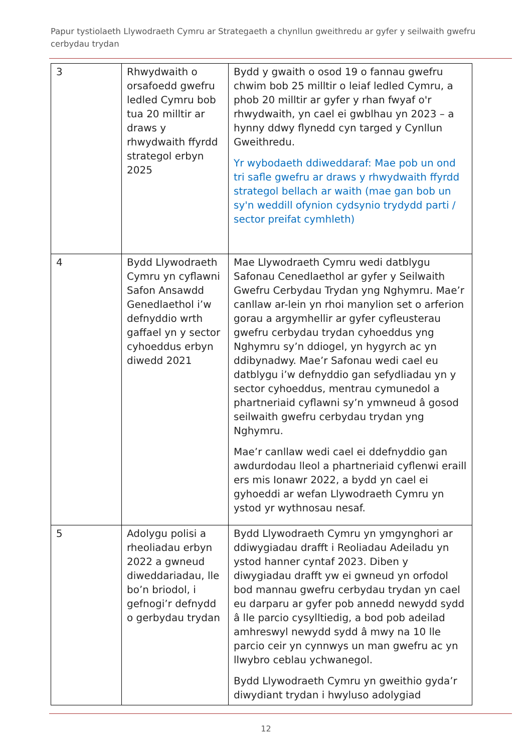Papur tystiolaeth Llywodraeth Cymru ar Strategaeth a chynllun gweithredu ar gyfer y seilwaith gwefru cerbydau trydan
| 3 | Rhwydwaith o orsafoedd gwefru ledled Cymru bob tua 20 milltir ar draws y rhwydwaith ffyrdd strategol erbyn 2025 | Bydd y gwaith o osod 19 o fannau gwefru chwim bob 25 milltir o leiaf ledled Cymru, a phob 20 milltir ar gyfer y rhan fwyaf o'r rhwydwaith, yn cael ei gwblhau yn 2023 – a hynny ddwy flynedd cyn targed y Cynllun Gweithredu. Yr wybodaeth ddiweddaraf: Mae pob un ond tri safle gwefru ar draws y rhwydwaith ffyrdd strategol bellach ar waith (mae gan bob un sy'n weddill ofynion cydsynio trydydd parti / sector preifat cymhleth) |
| 4 | Bydd Llywodraeth Cymru yn cyflawni Safon Ansawdd Genedlaethol i’w defnyddio wrth gaffael yn y sector cyhoeddus erbyn diwedd 2021 | Mae Llywodraeth Cymru wedi datblygu Safonau Cenedlaethol ar gyfer y Seilwaith Gwefru Cerbydau Trydan yng Nghymru. Mae’r canllaw ar-lein yn rhoi manylion set o arferion gorau a argymhellir ar gyfer cyfleusterau gwefru cerbydau trydan cyhoeddus yng Nghymru sy’n ddiogel, yn hygyrch ac yn ddibynadwy. Mae’r Safonau wedi cael eu datblygu i’w defnyddio gan sefydliadau yn y sector cyhoeddus, mentrau cymunedol a phartneriaid cyflawni sy’n ymwneud â gosod seilwaith gwefru cerbydau trydan yng Nghymru. Mae’r canllaw wedi cael ei ddefnyddio gan awdurdodau lleol a phartneriaid cyflenwi eraill ers mis Ionawr 2022, a bydd yn cael ei gyhoeddi ar wefan Llywodraeth Cymru yn ystod yr wythnosau nesaf. |
| 5 | Adolygu polisi a rheoliadau erbyn 2022 a gwneud diweddariadau, lle bo’n briodol, i gefnogi’r defnydd o gerbydau trydan | Bydd Llywodraeth Cymru yn ymgynghori ar ddiwygiadau drafft i Reoliadau Adeiladu yn ystod hanner cyntaf 2023. Diben y diwygiadau drafft yw ei gwneud yn orfodol bod mannau gwefru cerbydau trydan yn cael eu darparu ar gyfer pob annedd newydd sydd â lle parcio cysylltiedig, a bod pob adeilad amhreswyl newydd sydd â mwy na 10 lle parcio ceir yn cynnwys un man gwefru ac yn llwybro ceblau ychwanegol. Bydd Llywodraeth Cymru yn gweithio gyda’r diwydiant trydan i hwyluso adolygiad |
12